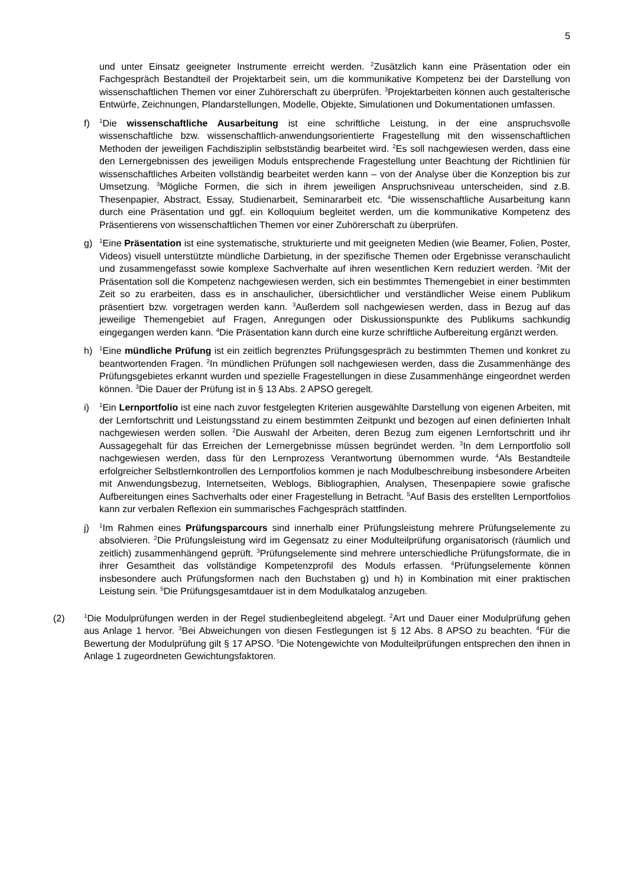5
und unter Einsatz geeigneter Instrumente erreicht werden. <sup>2</sup>Zusätzlich kann eine Präsentation oder ein Fachgespräch Bestandteil der Projektarbeit sein, um die kommunikative Kompetenz bei der Darstellung von wissenschaftlichen Themen vor einer Zuhörerschaft zu überprüfen. <sup>3</sup>Projektarbeiten können auch gestalterische Entwürfe, Zeichnungen, Plandarstellungen, Modelle, Objekte, Simulationen und Dokumentationen umfassen.
f)
<sup>1</sup> Die wissenschaftliche Ausarbeitung ist eine schriftliche Leistung, in der eine anspruchsvolle wissenschaftliche bzw. wissenschaftlich-anwendungsorientierte Fragestellung mit den wissenschaftlichen Methoden der jeweiligen Fachdisziplin selbstständig bearbeitet wird. <sup>2</sup>Es soll nachgewiesen werden, dass eine den Lernergebnissen des jeweiligen Moduls entsprechende Fragestellung unter Beachtung der Richtlinien für wissenschaftliches Arbeiten vollständig bearbeitet werden kann – von der Analyse über die Konzeption bis zur Umsetzung. <sup>3</sup>Mögliche Formen, die sich in ihrem jeweiligen Anspruchsniveau unterscheiden, sind z.B. Thesenpapier, Abstract, Essay, Studienarbeit, Seminararbeit etc. <sup>4</sup>Die wissenschaftliche Ausarbeitung kann durch eine Präsentation und ggf. ein Kolloquium begleitet werden, um die kommunikative Kompetenz des Präsentierens von wissenschaftlichen Themen vor einer Zuhörerschaft zu überprüfen.
g)
<sup>1</sup> Eine Präsentation ist eine systematische, strukturierte und mit geeigneten Medien (wie Beamer, Folien, Poster, Videos) visuell unterstützte mündliche Darbietung, in der spezifische Themen oder Ergebnisse veranschaulicht und zusammengefasst sowie komplexe Sachverhalte auf ihren wesentlichen Kern reduziert werden. <sup>2</sup>Mit der Präsentation soll die Kompetenz nachgewiesen werden, sich ein bestimmtes Themengebiet in einer bestimmten Zeit so zu erarbeiten, dass es in anschaulicher, übersichtlicher und verständlicher Weise einem Publikum präsentiert bzw. vorgetragen werden kann. <sup>3</sup>Außerdem soll nachgewiesen werden, dass in Bezug auf das jeweilige Themengebiet auf Fragen, Anregungen oder Diskussionspunkte des Publikums sachkundig eingegangen werden kann. <sup>4</sup>Die Präsentation kann durch eine kurze schriftliche Aufbereitung ergänzt werden.
h)
<sup>1</sup> Eine mündliche Prüfung ist ein zeitlich begrenztes Prüfungsgespräch zu bestimmten Themen und konkret zu beantwortenden Fragen. <sup>2</sup>In mündlichen Prüfungen soll nachgewiesen werden, dass die Zusammenhänge des Prüfungsgebietes erkannt wurden und spezielle Fragestellungen in diese Zusammenhänge eingeordnet werden können. <sup>3</sup>Die Dauer der Prüfung ist in § 13 Abs. 2 APSO geregelt.
i)
<sup>1</sup> Ein Lernportfolio ist eine nach zuvor festgelegten Kriterien ausgewählte Darstellung von eigenen Arbeiten, mit der Lernfortschritt und Leistungsstand zu einem bestimmten Zeitpunkt und bezogen auf einen definierten Inhalt nachgewiesen werden sollen. <sup>2</sup>Die Auswahl der Arbeiten, deren Bezug zum eigenen Lernfortschritt und ihr Aussagegehalt für das Erreichen der Lernergebnisse müssen begründet werden. <sup>3</sup>In dem Lernportfolio soll nachgewiesen werden, dass für den Lernprozess Verantwortung übernommen wurde. <sup>4</sup>Als Bestandteile erfolgreicher Selbstlernkontrollen des Lernportfolios kommen je nach Modulbeschreibung insbesondere Arbeiten mit Anwendungsbezug, Internetseiten, Weblogs, Bibliographien, Analysen, Thesenpapiere sowie grafische Aufbereitungen eines Sachverhalts oder einer Fragestellung in Betracht. <sup>5</sup>Auf Basis des erstellten Lernportfolios kann zur verbalen Reflexion ein summarisches Fachgespräch stattfinden.
j)
<sup>1</sup> Im Rahmen eines Prüfungsparcours sind innerhalb einer Prüfungsleistung mehrere Prüfungselemente zu absolvieren. <sup>2</sup>Die Prüfungsleistung wird im Gegensatz zu einer Modulteilprüfung organisatorisch (räumlich und zeitlich) zusammenhängend geprüft. <sup>3</sup>Prüfungselemente sind mehrere unterschiedliche Prüfungsformate, die in ihrer Gesamtheit das vollständige Kompetenzprofil des Moduls erfassen. <sup>4</sup>Prüfungselemente können insbesondere auch Prüfungsformen nach den Buchstaben g) und h) in Kombination mit einer praktischen Leistung sein. <sup>5</sup>Die Prüfungsgesamtdauer ist in dem Modulkatalog anzugeben.
(2)
<sup>1</sup> Die Modulprüfungen werden in der Regel studienbegleitend abgelegt. <sup>2</sup>Art und Dauer einer Modulprüfung gehen aus Anlage 1 hervor. <sup>3</sup>Bei Abweichungen von diesen Festlegungen ist § 12 Abs. 8 APSO zu beachten. <sup>4</sup>Für die Bewertung der Modulprüfung gilt § 17 APSO. <sup>5</sup>Die Notengewichte von Modulteilprüfungen entsprechen den ihnen in Anlage 1 zugeordneten Gewichtungsfaktoren.